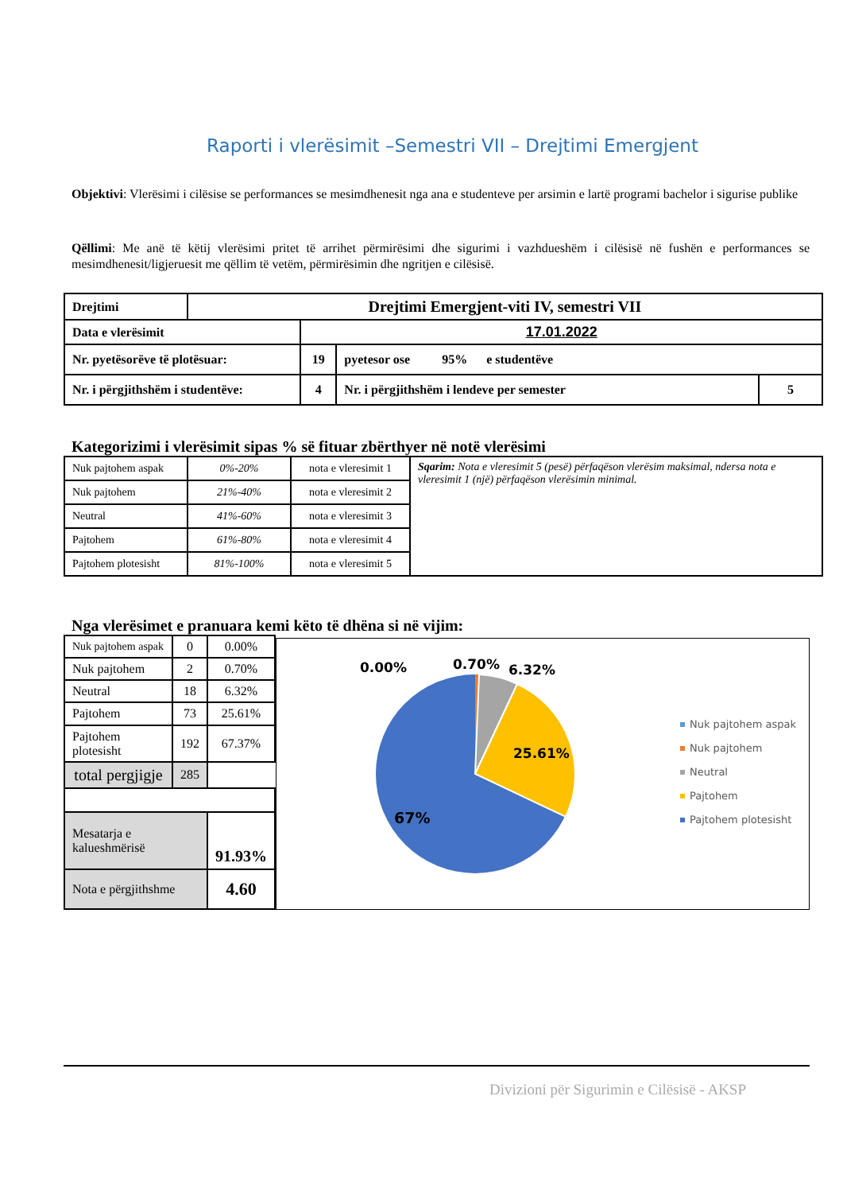Raporti i vlerësimit –Semestri VII – Drejtimi Emergjent
Objektivi: Vlerësimi i cilësise se performances se mesimdhenesit nga ana e studenteve per arsimin e lartë programi bachelor i sigurise publike
Qëllimi: Me anë të këtij vlerësimi pritet të arrihet përmirësimi dhe sigurimi i vazhdueshëm i cilësisë në fushën e performances se mesimdhenesit/ligjeruesit me qëllim të vetëm, përmirësimin dhe ngritjen e cilësisë.
| Drejtimi | Drejtimi Emergjent-viti IV, semestri VII | | | |
| Data e vlerësimit | | 17.01.2022 | | |
| Nr. pyetësorëve të plotësuar: | | 19 | pyetesor ose 95% e studentëve | |
| Nr. i përgjithshëm i studentëve: | | 4 | Nr. i përgjithshëm i lendeve per semester | 5 |
Kategorizimi i vlerësimit sipas % së fituar zbërthyer në notë vlerësimi
| Nuk pajtohem aspak | 0%-20% | nota e vleresimit 1 | Sqarim: Nota e vleresimit 5 (pesë) përfaqëson vlerësim maksimal, ndersa nota e vleresimit 1 (një) përfaqëson vlerësimin minimal. |
| Nuk pajtohem | 21%-40% | nota e vleresimit 2 | |
| Neutral | 41%-60% | nota e vleresimit 3 | |
| Pajtohem | 61%-80% | nota e vleresimit 4 | |
| Pajtohem plotesisht | 81%-100% | nota e vleresimit 5 | |
Nga vlerësimet e pranuara kemi këto të dhëna si në vijim:
| Nuk pajtohem aspak | 0 | 0.00% |
| Nuk pajtohem | 2 | 0.70% |
| Neutral | 18 | 6.32% |
| Pajtohem | 73 | 25.61% |
| Pajtohem plotesisht | 192 | 67.37% |
| total pergjigje | 285 | |
| Mesatarja e kalueshmërisë | | 91.93% |
| Nota e përgjithshme | | 4.60 |
0.00%
0.70%
6.32%
25.61%
67%
Nuk pajtohem aspak
Nuk pajtohem
Neutral
Pajtohem
Pajtohem plotesisht
Divizioni për Sigurimin e Cilësisë - AKSP